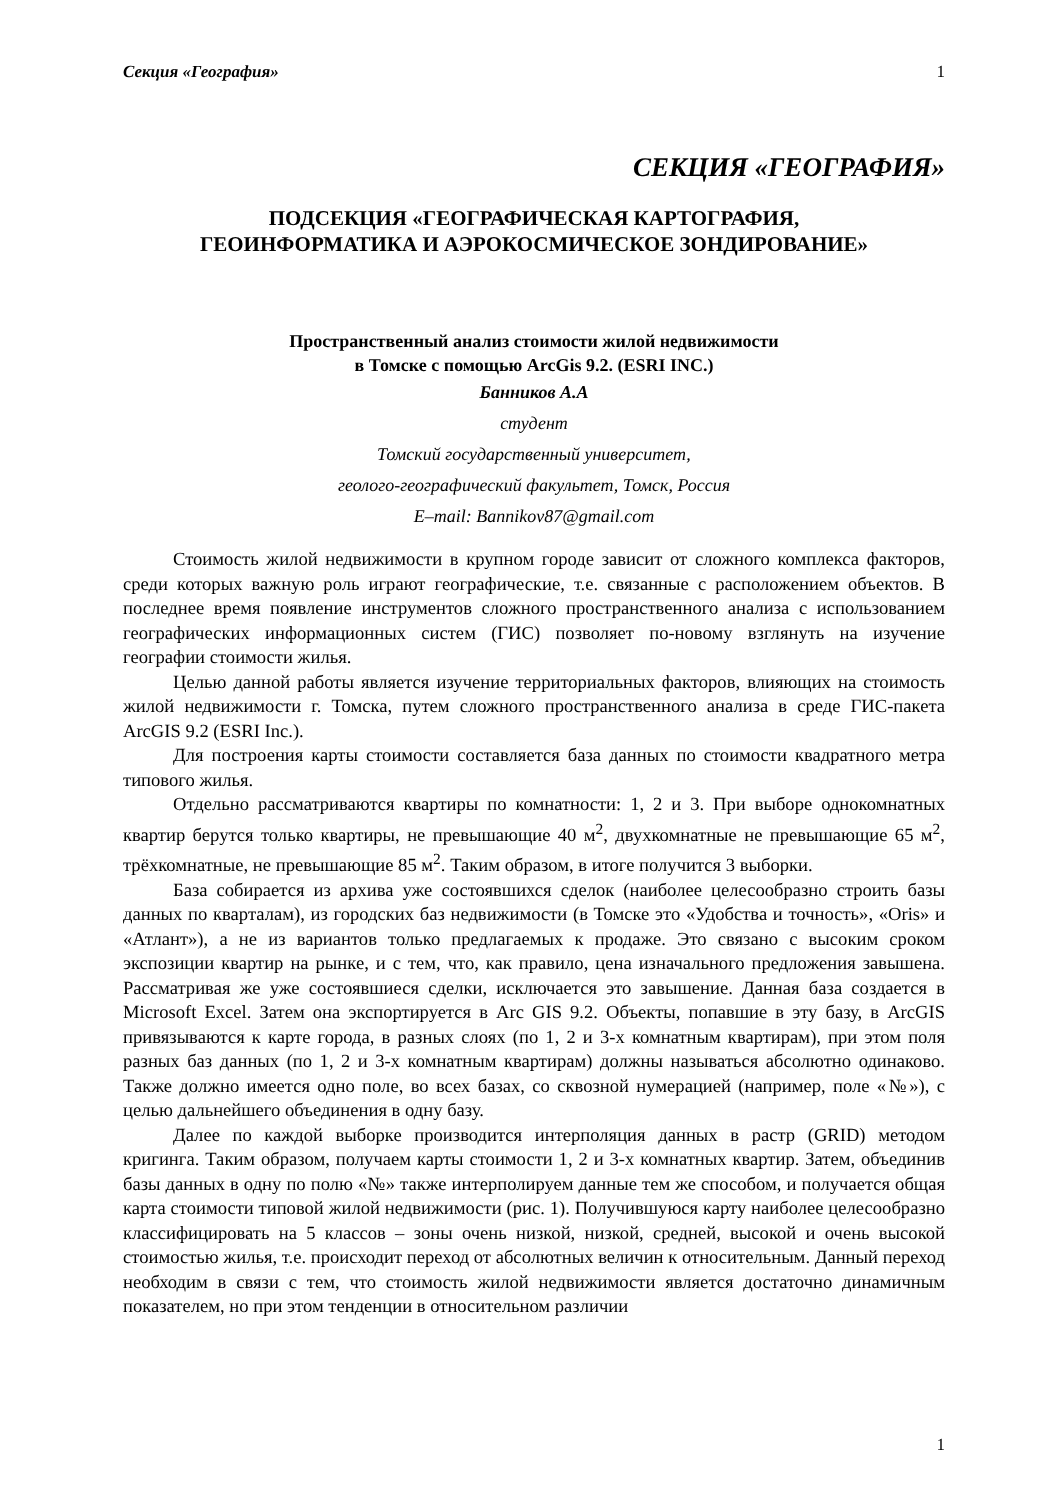Секция «География» 1
СЕКЦИЯ «ГЕОГРАФИЯ»
ПОДСЕКЦИЯ «ГЕОГРАФИЧЕСКАЯ КАРТОГРАФИЯ,
ГЕОИНФОРМАТИКА И АЭРОКОСМИЧЕСКОЕ ЗОНДИРОВАНИЕ»
Пространственный анализ стоимости жилой недвижимости
в Томске с помощью ArcGis 9.2. (ESRI INC.)
Банников А.А
студент
Томский государственный университет,
геолого-географический факультет, Томск, Россия
E–mail: Bannikov87@gmail.com
Стоимость жилой недвижимости в крупном городе зависит от сложного комплекса факторов, среди которых важную роль играют географические, т.е. связанные с расположением объектов. В последнее время появление инструментов сложного пространственного анализа с использованием географических информационных систем (ГИС) позволяет по-новому взглянуть на изучение географии стоимости жилья.
Целью данной работы является изучение территориальных факторов, влияющих на стоимость жилой недвижимости г. Томска, путем сложного пространственного анализа в среде ГИС-пакета ArcGIS 9.2 (ESRI Inc.).
Для построения карты стоимости составляется база данных по стоимости квадратного метра типового жилья.
Отдельно рассматриваются квартиры по комнатности: 1, 2 и 3. При выборе однокомнатных квартир берутся только квартиры, не превышающие 40 м<sup>2</sup>, двухкомнатные не превышающие 65 м<sup>2</sup>, трёхкомнатные, не превышающие 85 м<sup>2</sup>. Таким образом, в итоге получится 3 выборки.
База собирается из архива уже состоявшихся сделок (наиболее целесообразно строить базы данных по кварталам), из городских баз недвижимости (в Томске это «Удобства и точность», «Oris» и «Атлант»), а не из вариантов только предлагаемых к продаже. Это связано с высоким сроком экспозиции квартир на рынке, и с тем, что, как правило, цена изначального предложения завышена. Рассматривая же уже состоявшиеся сделки, исключается это завышение. Данная база создается в Microsoft Excel. Затем она экспортируется в Arc GIS 9.2. Объекты, попавшие в эту базу, в ArcGIS привязываются к карте города, в разных слоях (по 1, 2 и 3-х комнатным квартирам), при этом поля разных баз данных (по 1, 2 и 3-х комнатным квартирам) должны называться абсолютно одинаково. Также должно имеется одно поле, во всех базах, со сквозной нумерацией (например, поле «№»), с целью дальнейшего объединения в одну базу.
Далее по каждой выборке производится интерполяция данных в растр (GRID) методом кригинга. Таким образом, получаем карты стоимости 1, 2 и 3-х комнатных квартир. Затем, объединив базы данных в одну по полю «№» также интерполируем данные тем же способом, и получается общая карта стоимости типовой жилой недвижимости (рис. 1). Получившуюся карту наиболее целесообразно классифицировать на 5 классов – зоны очень низкой, низкой, средней, высокой и очень высокой стоимостью жилья, т.е. происходит переход от абсолютных величин к относительным. Данный переход необходим в связи с тем, что стоимость жилой недвижимости является достаточно динамичным показателем, но при этом тенденции в относительном различии
1